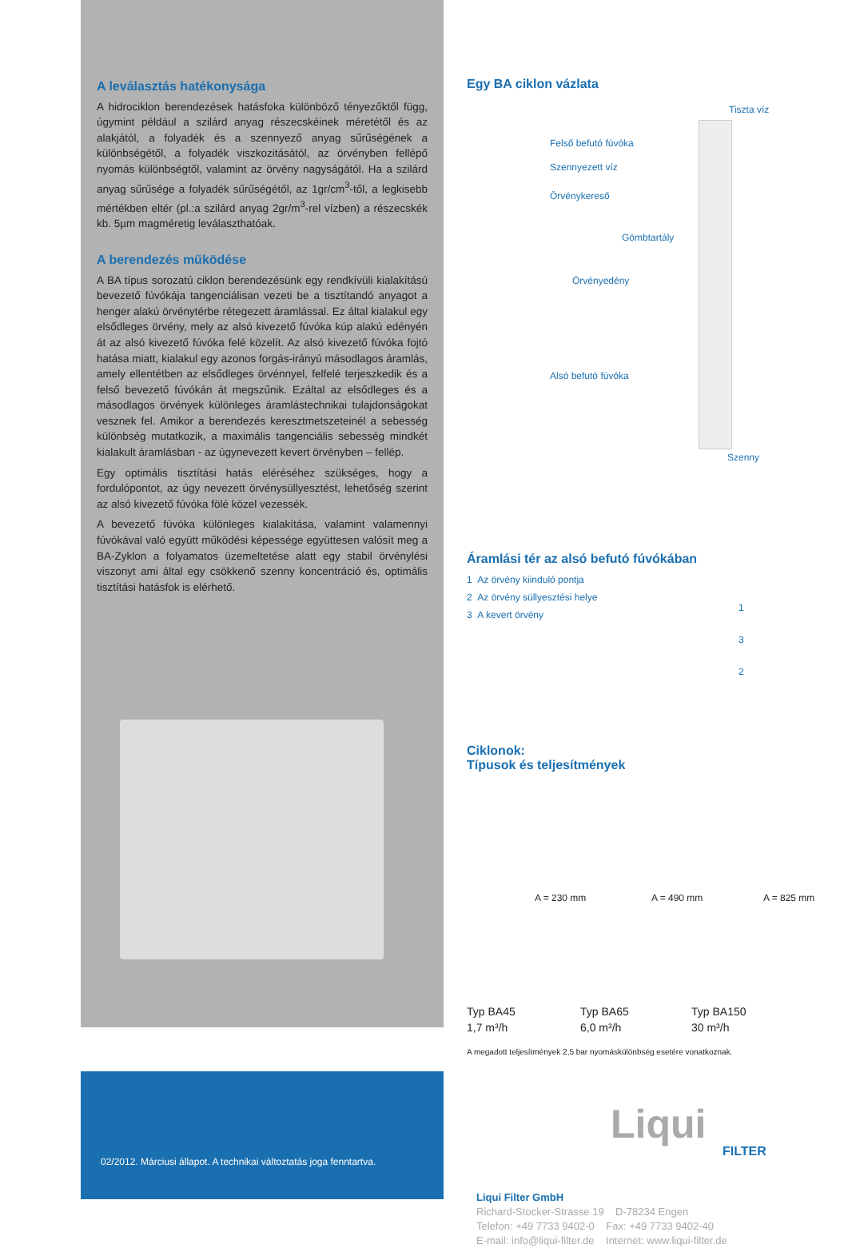A leválasztás hatékonysága
A hidrociklon berendezések hatásfoka különböző tényezőktől függ, úgymint például a szilárd anyag részecskéinek méretétől és az alakjától, a folyadék és a szennyező anyag sűrűségének a különbségétől, a folyadék viszkozitásától, az örvényben fellépő nyomás különbségtől, valamint az örvény nagyságától. Ha a szilárd anyag sűrűsége a folyadék sűrűségétől, az 1gr/cm<sup>3</sup>-től, a legkisebb mértékben eltér (pl.:a szilárd anyag 2gr/m<sup>3</sup>-rel vízben) a részecskék kb. 5µm magméretig leválaszthatóak.
A berendezés működése
A BA típus sorozatú ciklon berendezésünk egy rendkívüli kialakítású bevezető fúvókája tangenciálisan vezeti be a tisztítandó anyagot a henger alakú örvénytérbe rétegezett áramlással. Ez által kialakul egy elsődleges örvény, mely az alsó kivezető fúvóka kúp alakú edényén át az alsó kivezető fúvóka felé közelít. Az alsó kivezető fúvóka fojtó hatása miatt, kialakul egy azonos forgás-irányú másodlagos áramlás, amely ellentétben az elsődleges örvénnyel, felfelé terjeszkedik és a felső bevezető fúvókán át megszűnik. Ezáltal az elsődleges és a másodlagos örvények különleges áramlástechnikai tulajdonságokat vesznek fel. Amikor a berendezés keresztmetszeteinél a sebesség különbség mutatkozik, a maximális tangenciális sebesség mindkét kialakult áramlásban - az úgynevezett kevert örvényben – fellép.
Egy optimális tisztítási hatás eléréséhez szükséges, hogy a fordulópontot, az úgy nevezett örvénysüllyesztést, lehetőség szerint az alsó kivezető fúvóka fölé közel vezessék.
A bevezető fúvóka különleges kialakítása, valamint valamennyi fúvókával való együtt működési képessége együttesen valósít meg a BA-Zyklon a folyamatos üzemeltetése alatt egy stabil örvénylési viszonyt ami által egy csökkenő szenny koncentráció és, optimális tisztítási hatásfok is elérhető.
02/2012. Márciusi állapot. A technikai változtatás joga fenntartva.
Egy BA ciklon vázlata
Tiszta víz
Felső befutó fúvóka
Szennyezett víz
Örvénykereső
Gömbtartály
Örvényedény
Alsó befutó fúvóka
Szenny
Áramlási tér az alsó befutó fúvókában
1 Az örvény kiinduló pontja
2 Az örvény süllyesztési helye
3 A kevert örvény
1
3
2
Ciklonok:
Típusok és teljesítmények
A = 230 mm A = 490 mm A = 825 mm
Typ BA45
1,7 m³/h Typ BA65
6,0 m³/h Typ BA150
30 m³/h
A megadott teljesítmények 2,5 bar nyomáskülönbség esetére vonatkoznak.
Liqui
FILTER
Liqui Filter GmbH
Richard-Stocker-Strasse 19 D-78234 Engen
Telefon: +49 7733 9402-0 Fax: +49 7733 9402-40
E-mail: info@liqui-filter.de Internet: www.liqui-filter.de